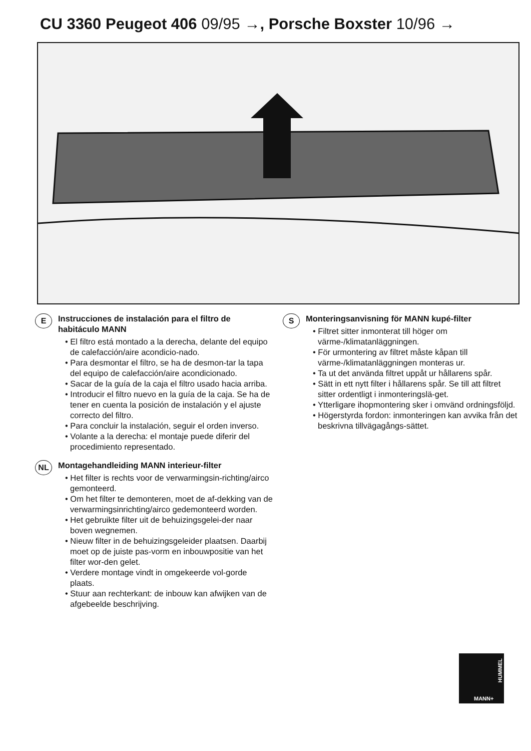CU 3360 Peugeot 406 09/95 →, Porsche Boxster 10/96 →
E
Instrucciones de instalación para el filtro de habitáculo MANN
• El filtro está montado a la derecha, delante del equipo de calefacción/aire acondicio-nado.
• Para desmontar el filtro, se ha de desmon-tar la tapa del equipo de calefacción/aire acondicionado.
• Sacar de la guía de la caja el filtro usado hacia arriba.
• Introducir el filtro nuevo en la guía de la caja. Se ha de tener en cuenta la posición de instalación y el ajuste correcto del filtro.
• Para concluir la instalación, seguir el orden inverso.
• Volante a la derecha: el montaje puede diferir del procedimiento representado.
NL
Montagehandleiding MANN interieur-filter
• Het filter is rechts voor de verwarmingsin-richting/airco gemonteerd.
• Om het filter te demonteren, moet de af-dekking van de verwarmingsinrichting/airco gedemonteerd worden.
• Het gebruikte filter uit de behuizingsgelei-der naar boven wegnemen.
• Nieuw filter in de behuizingsgeleider plaatsen. Daarbij moet op de juiste pas-vorm en inbouwpositie van het filter wor-den gelet.
• Verdere montage vindt in omgekeerde vol-gorde plaats.
• Stuur aan rechterkant: de inbouw kan afwijken van de afgebeelde beschrijving.
S
Monteringsanvisning för MANN kupé-filter
• Filtret sitter inmonterat till höger om värme-/klimatanläggningen.
• För urmontering av filtret måste kåpan till värme-/klimatanläggningen monteras ur.
• Ta ut det använda filtret uppåt ur hållarens spår.
• Sätt in ett nytt filter i hållarens spår. Se till att filtret sitter ordentligt i inmonteringslä-get.
• Ytterligare ihopmontering sker i omvänd ordningsföljd.
• Högerstyrda fordon: inmonteringen kan avvika från det beskrivna tillvägagångs-sättet.
MANN+
HUMMEL